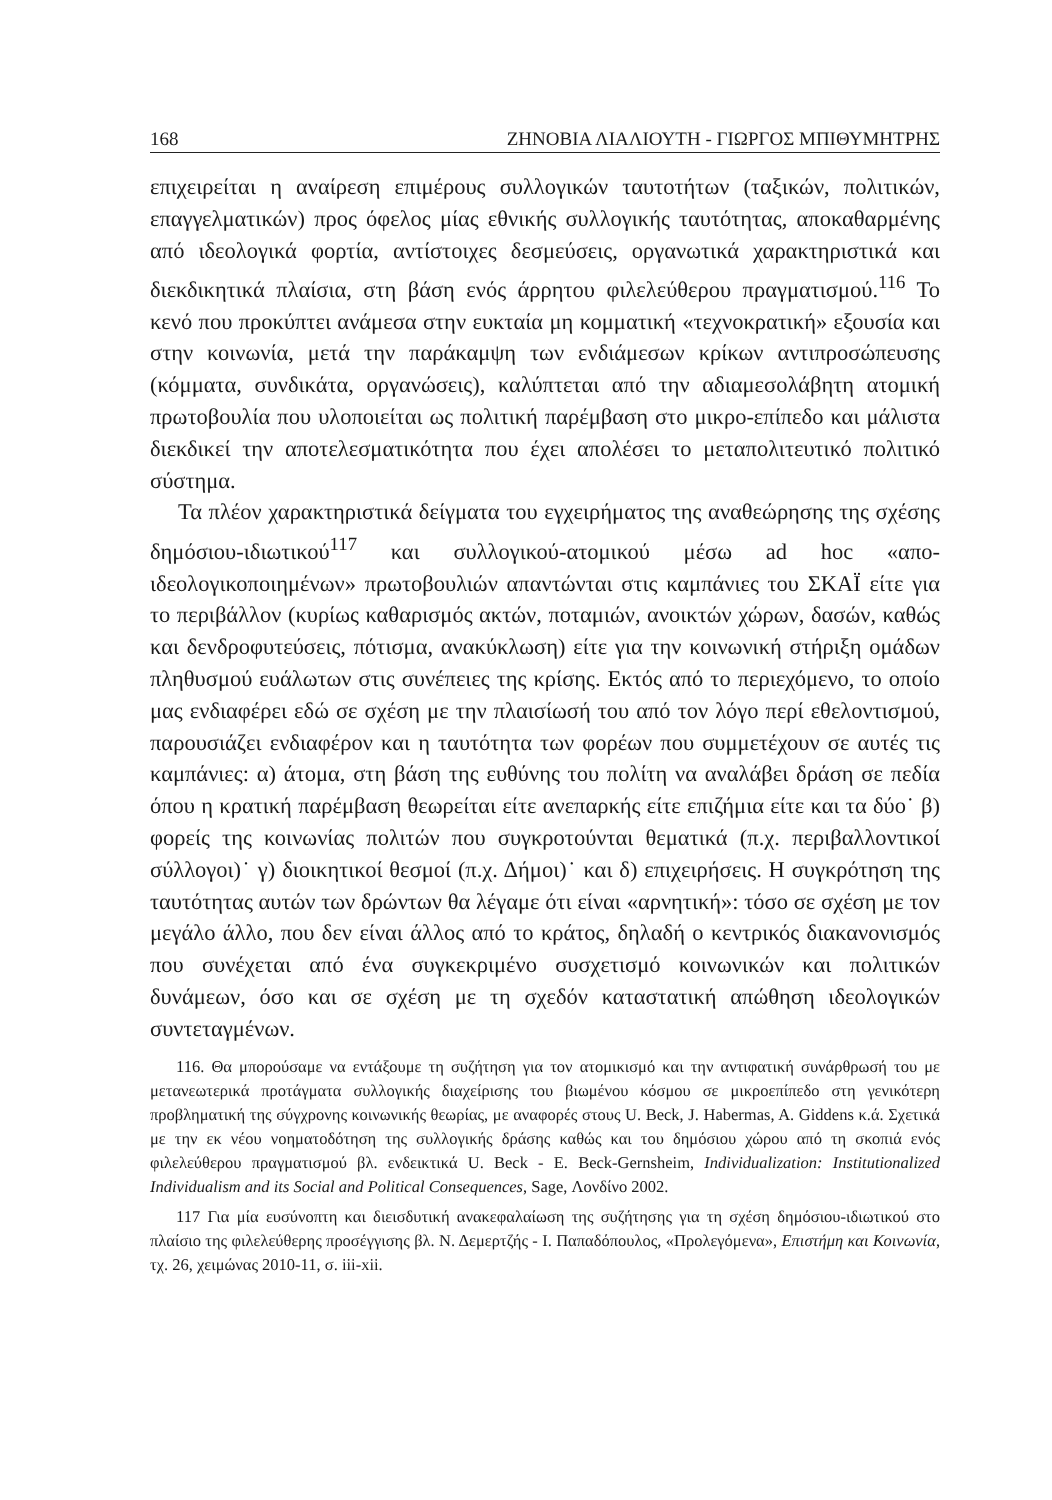168 ΖΗΝΟΒΙΑ ΛΙΑΛΙΟΥΤΗ - ΓΙΩΡΓΟΣ ΜΠΙΘΥΜΗΤΡΗΣ
επιχειρείται η αναίρεση επιμέρους συλλογικών ταυτοτήτων (ταξικών, πολιτικών, επαγγελματικών) προς όφελος μίας εθνικής συλλογικής ταυτότητας, αποκαθαρμένης από ιδεολογικά φορτία, αντίστοιχες δεσμεύσεις, οργανωτικά χαρακτηριστικά και διεκδικητικά πλαίσια, στη βάση ενός άρρητου φιλελεύθερου πραγματισμού.<sup>116</sup> Το κενό που προκύπτει ανάμεσα στην ευκταία μη κομματική «τεχνοκρατική» εξουσία και στην κοινωνία, μετά την παράκαμψη των ενδιάμεσων κρίκων αντιπροσώπευσης (κόμματα, συνδικάτα, οργανώσεις), καλύπτεται από την αδιαμεσολάβητη ατομική πρωτοβουλία που υλοποιείται ως πολιτική παρέμβαση στο μικρο-επίπεδο και μάλιστα διεκδικεί την αποτελεσματικότητα που έχει απολέσει το μεταπολιτευτικό πολιτικό σύστημα.
Τα πλέον χαρακτηριστικά δείγματα του εγχειρήματος της αναθεώρησης της σχέσης δημόσιου-ιδιωτικού<sup>117</sup> και συλλογικού-ατομικού μέσω ad hoc «απο-ιδεολογικοποιημένων» πρωτοβουλιών απαντώνται στις καμπάνιες του ΣΚΑΪ είτε για το περιβάλλον (κυρίως καθαρισμός ακτών, ποταμιών, ανοικτών χώρων, δασών, καθώς και δενδροφυτεύσεις, πότισμα, ανακύκλωση) είτε για την κοινωνική στήριξη ομάδων πληθυσμού ευάλωτων στις συνέπειες της κρίσης. Εκτός από το περιεχόμενο, το οποίο μας ενδιαφέρει εδώ σε σχέση με την πλαισίωσή του από τον λόγο περί εθελοντισμού, παρουσιάζει ενδιαφέρον και η ταυτότητα των φορέων που συμμετέχουν σε αυτές τις καμπάνιες: α) άτομα, στη βάση της ευθύνης του πολίτη να αναλάβει δράση σε πεδία όπου η κρατική παρέμβαση θεωρείται είτε ανεπαρκής είτε επιζήμια είτε και τα δύο˙ β) φορείς της κοινωνίας πολιτών που συγκροτούνται θεματικά (π.χ. περιβαλλοντικοί σύλλογοι)˙ γ) διοικητικοί θεσμοί (π.χ. Δήμοι)˙ και δ) επιχειρήσεις. Η συγκρότηση της ταυτότητας αυτών των δρώντων θα λέγαμε ότι είναι «αρνητική»: τόσο σε σχέση με τον μεγάλο άλλο, που δεν είναι άλλος από το κράτος, δηλαδή ο κεντρικός διακανονισμός που συνέχεται από ένα συγκεκριμένο συσχετισμό κοινωνικών και πολιτικών δυνάμεων, όσο και σε σχέση με τη σχεδόν καταστατική απώθηση ιδεολογικών συντεταγμένων.
116. Θα μπορούσαμε να εντάξουμε τη συζήτηση για τον ατομικισμό και την αντιφατική συνάρθρωσή του με μετανεωτερικά προτάγματα συλλογικής διαχείρισης του βιωμένου κόσμου σε μικροεπίπεδο στη γενικότερη προβληματική της σύγχρονης κοινωνικής θεωρίας, με αναφορές στους U. Beck, J. Habermas, A. Giddens κ.ά. Σχετικά με την εκ νέου νοηματοδότηση της συλλογικής δράσης καθώς και του δημόσιου χώρου από τη σκοπιά ενός φιλελεύθερου πραγματισμού βλ. ενδεικτικά U. Beck - E. Beck-Gernsheim, Individualization: Institutionalized Individualism and its Social and Political Consequences, Sage, Λονδίνο 2002.
117 Για μία ευσύνοπτη και διεισδυτική ανακεφαλαίωση της συζήτησης για τη σχέση δημόσιου-ιδιωτικού στο πλαίσιο της φιλελεύθερης προσέγγισης βλ. Ν. Δεμερτζής - Ι. Παπαδόπουλος, «Προλεγόμενα», Επιστήμη και Κοινωνία, τχ. 26, χειμώνας 2010-11, σ. iii-xii.